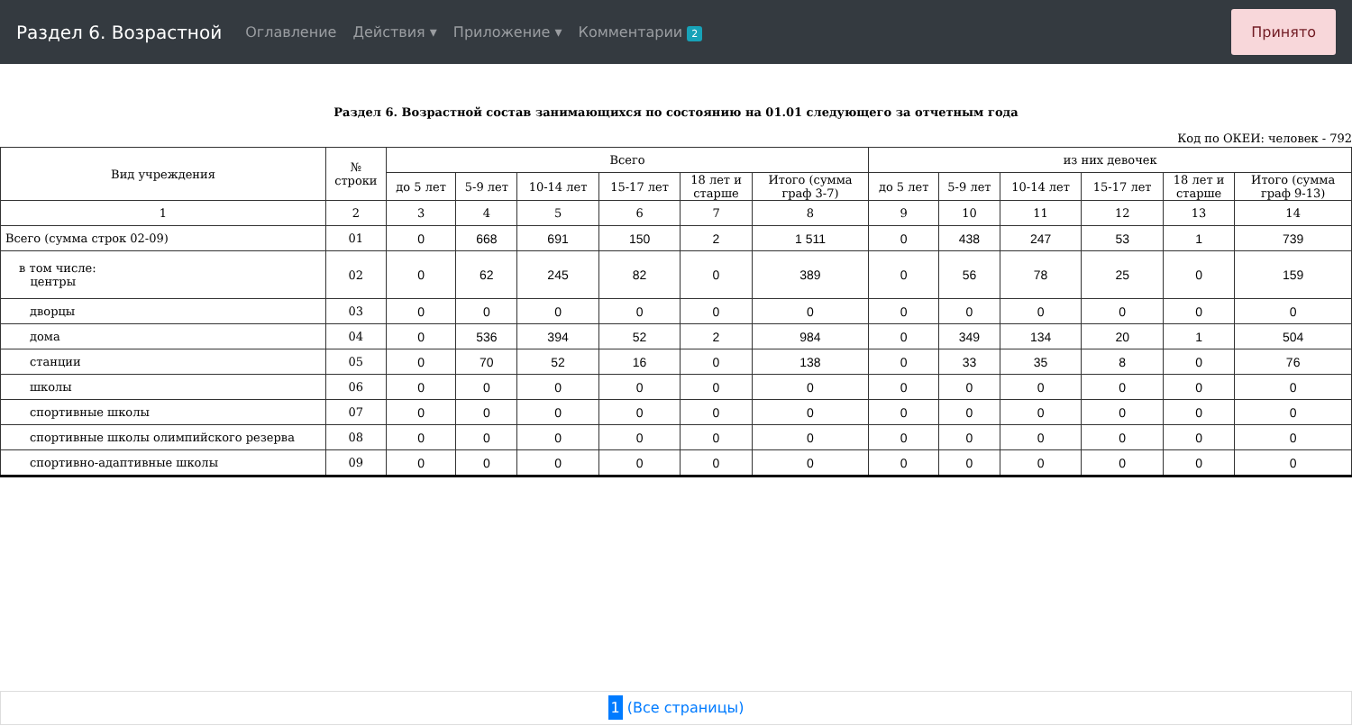Раздел 6. Возрастной Оглавление Действия ▾ Приложение ▾ Комментарии 2 Принято
Раздел 6. Возрастной состав занимающихся по состоянию на 01.01 следующего за отчетным года
Код по ОКЕИ: человек - 792
| Вид учреждения | № строки | Всего | | | | | | из них девочек | | | | | |
| --- | --- | --- | --- | --- | --- | --- | --- | --- | --- | --- | --- | --- | --- |
| | | до 5 лет | 5-9 лет | 10-14 лет | 15-17 лет | 18 лет и старше | Итого (сумма граф 3-7) | до 5 лет | 5-9 лет | 10-14 лет | 15-17 лет | 18 лет и старше | Итого (сумма граф 9-13) |
| 1 | 2 | 3 | 4 | 5 | 6 | 7 | 8 | 9 | 10 | 11 | 12 | 13 | 14 |
| Всего (сумма строк 02-09) | 01 | 0 | 668 | 691 | 150 | 2 | 1 511 | 0 | 438 | 247 | 53 | 1 | 739 |
| в том числе: центры | 02 | 0 | 62 | 245 | 82 | 0 | 389 | 0 | 56 | 78 | 25 | 0 | 159 |
| дворцы | 03 | 0 | 0 | 0 | 0 | 0 | 0 | 0 | 0 | 0 | 0 | 0 | 0 |
| дома | 04 | 0 | 536 | 394 | 52 | 2 | 984 | 0 | 349 | 134 | 20 | 1 | 504 |
| станции | 05 | 0 | 70 | 52 | 16 | 0 | 138 | 0 | 33 | 35 | 8 | 0 | 76 |
| школы | 06 | 0 | 0 | 0 | 0 | 0 | 0 | 0 | 0 | 0 | 0 | 0 | 0 |
| спортивные школы | 07 | 0 | 0 | 0 | 0 | 0 | 0 | 0 | 0 | 0 | 0 | 0 | 0 |
| спортивные школы олимпийского резерва | 08 | 0 | 0 | 0 | 0 | 0 | 0 | 0 | 0 | 0 | 0 | 0 | 0 |
| спортивно-адаптивные школы | 09 | 0 | 0 | 0 | 0 | 0 | 0 | 0 | 0 | 0 | 0 | 0 | 0 |
1 (Все страницы)